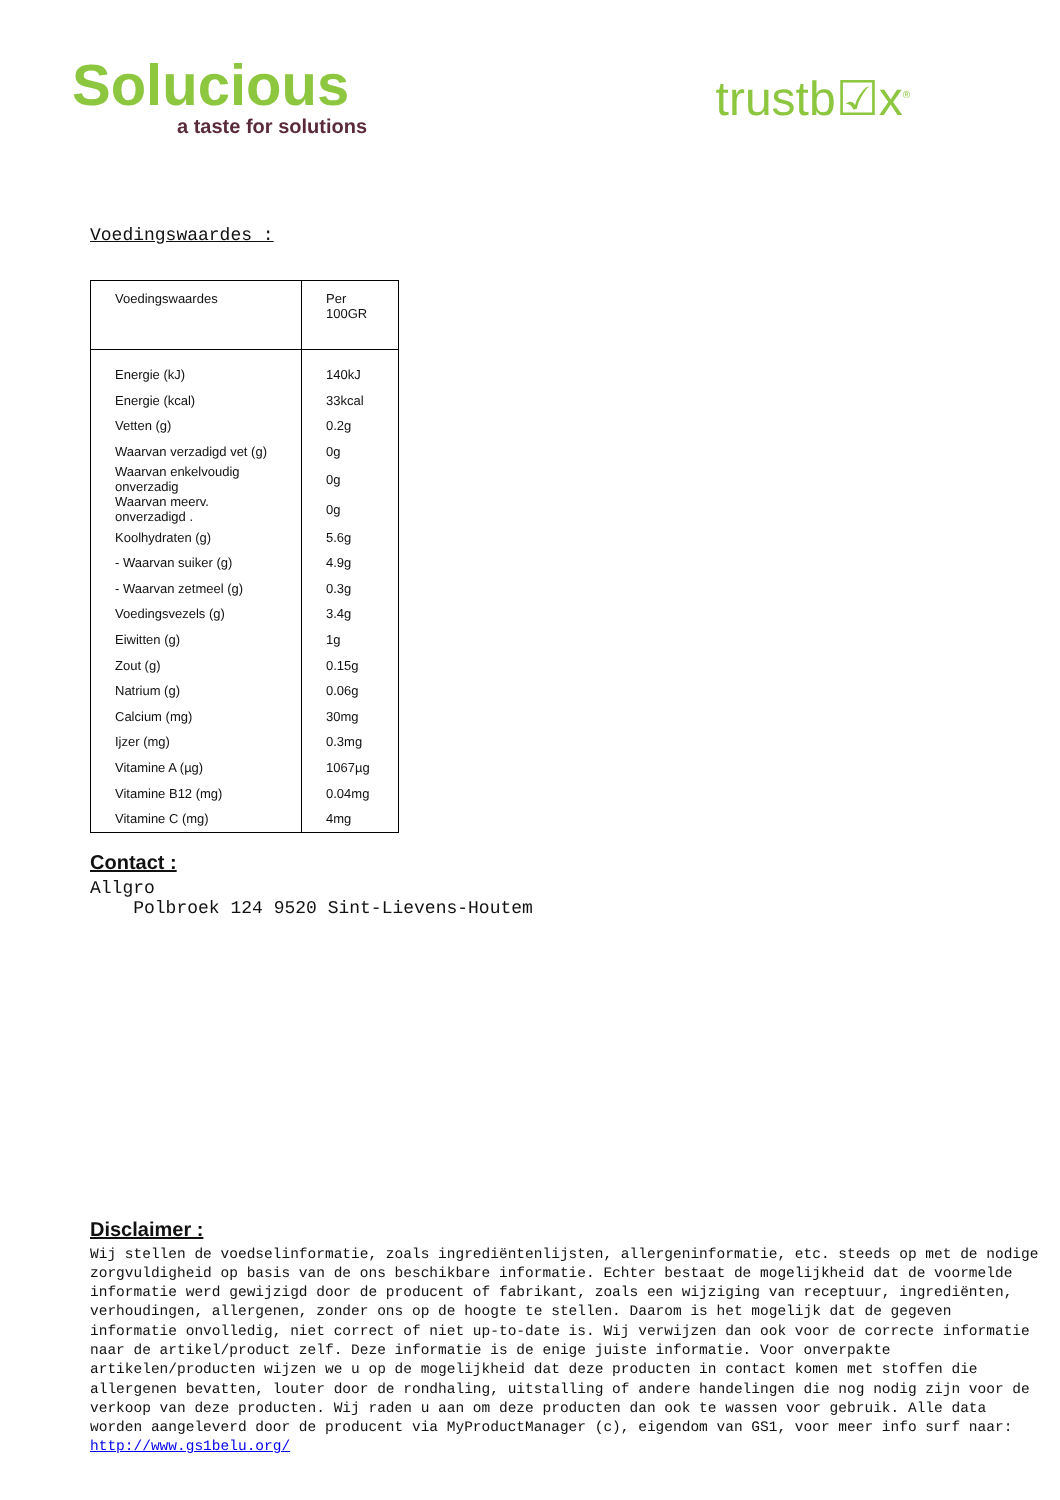Solucious
a taste for solutions
trustb☑x<sup>®</sup>
Voedingswaardes :
| Voedingswaardes | Per 100GR |
| --- | --- |
| Energie (kJ) | 140kJ |
| Energie (kcal) | 33kcal |
| Vetten (g) | 0.2g |
| Waarvan verzadigd vet (g) | 0g |
| Waarvan enkelvoudig onverzadig | 0g |
| Waarvan meerv. onverzadigd . | 0g |
| Koolhydraten (g) | 5.6g |
| - Waarvan suiker (g) | 4.9g |
| - Waarvan zetmeel (g) | 0.3g |
| Voedingsvezels (g) | 3.4g |
| Eiwitten (g) | 1g |
| Zout (g) | 0.15g |
| Natrium (g) | 0.06g |
| Calcium (mg) | 30mg |
| Ijzer (mg) | 0.3mg |
| Vitamine A (µg) | 1067µg |
| Vitamine B12 (mg) | 0.04mg |
| Vitamine C (mg) | 4mg |
Contact :
Allgro
Polbroek 124 9520 Sint-Lievens-Houtem
Disclaimer :
Wij stellen de voedselinformatie, zoals ingrediëntenlijsten, allergeninformatie, etc. steeds op met de nodige zorgvuldigheid op basis van de ons beschikbare informatie. Echter bestaat de mogelijkheid dat de voormelde informatie werd gewijzigd door de producent of fabrikant, zoals een wijziging van receptuur, ingrediënten, verhoudingen, allergenen, zonder ons op de hoogte te stellen. Daarom is het mogelijk dat de gegeven informatie onvolledig, niet correct of niet up-to-date is. Wij verwijzen dan ook voor de correcte informatie naar de artikel/product zelf. Deze informatie is de enige juiste informatie. Voor onverpakte artikelen/producten wijzen we u op de mogelijkheid dat deze producten in contact komen met stoffen die allergenen bevatten, louter door de rondhaling, uitstalling of andere handelingen die nog nodig zijn voor de verkoop van deze producten. Wij raden u aan om deze producten dan ook te wassen voor gebruik. Alle data worden aangeleverd door de producent via MyProductManager (c), eigendom van GS1, voor meer info surf naar:
http://www.gs1belu.org/